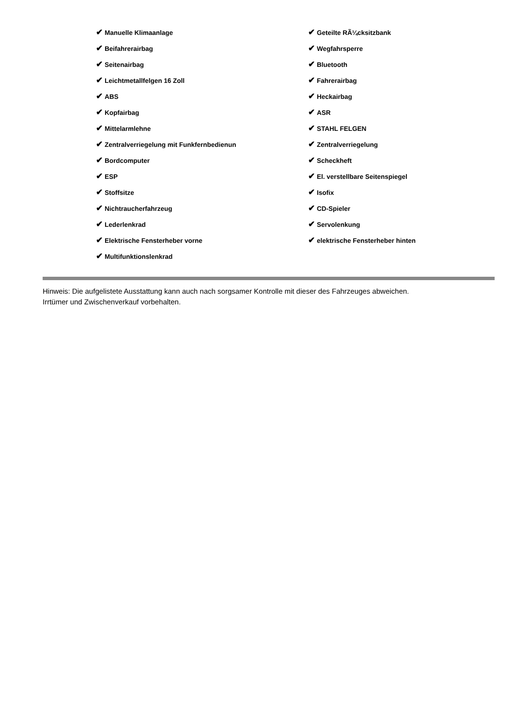✔ Manuelle Klimaanlage
✔ Geteilte RÃ¼cksitzbank
✔ Beifahrerairbag
✔ Wegfahrsperre
✔ Seitenairbag
✔ Bluetooth
✔ Leichtmetallfelgen 16 Zoll
✔ Fahrerairbag
✔ ABS
✔ Heckairbag
✔ Kopfairbag
✔ ASR
✔ Mittelarmlehne
✔ STAHL FELGEN
✔ Zentralverriegelung mit Funkfernbedienun
✔ Zentralverriegelung
✔ Bordcomputer
✔ Scheckheft
✔ ESP
✔ El. verstellbare Seitenspiegel
✔ Stoffsitze
✔ Isofix
✔ Nichtraucherfahrzeug
✔ CD-Spieler
✔ Lederlenkrad
✔ Servolenkung
✔ Elektrische Fensterheber vorne
✔ elektrische Fensterheber hinten
✔ Multifunktionslenkrad
Hinweis: Die aufgelistete Ausstattung kann auch nach sorgsamer Kontrolle mit dieser des Fahrzeuges abweichen. Irrtümer und Zwischenverkauf vorbehalten.